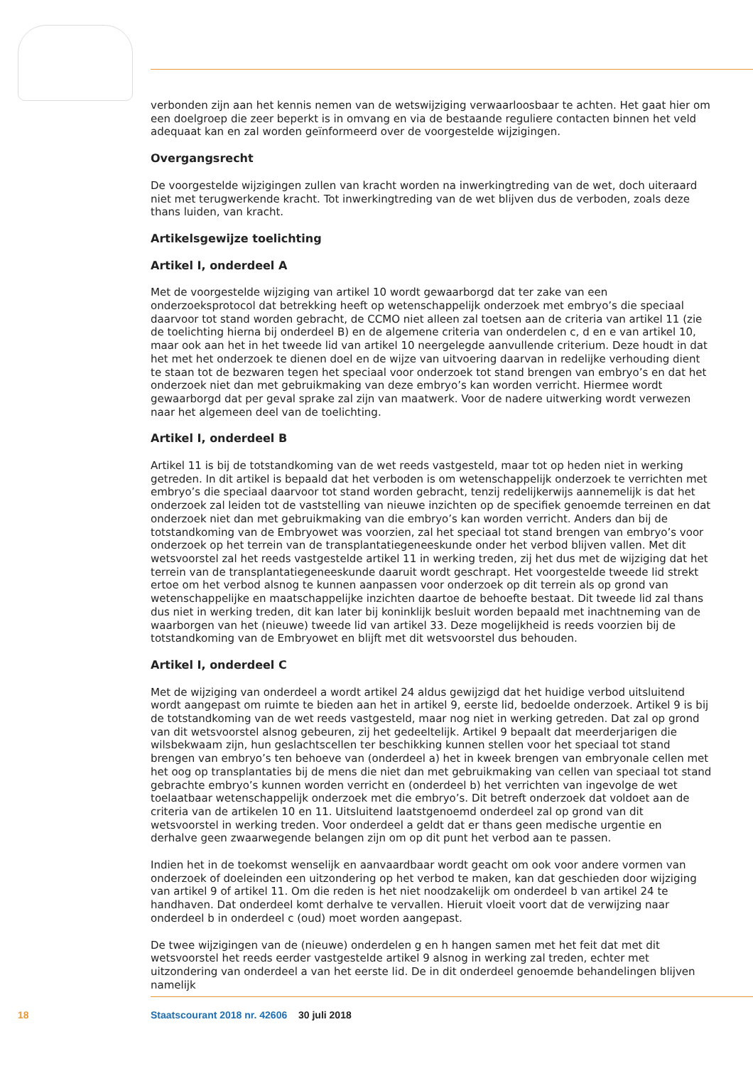verbonden zijn aan het kennis nemen van de wetswijziging verwaarloosbaar te achten. Het gaat hier om een doelgroep die zeer beperkt is in omvang en via de bestaande reguliere contacten binnen het veld adequaat kan en zal worden geïnformeerd over de voorgestelde wijzigingen.
Overgangsrecht
De voorgestelde wijzigingen zullen van kracht worden na inwerkingtreding van de wet, doch uiteraard niet met terugwerkende kracht. Tot inwerkingtreding van de wet blijven dus de verboden, zoals deze thans luiden, van kracht.
Artikelsgewijze toelichting
Artikel I, onderdeel A
Met de voorgestelde wijziging van artikel 10 wordt gewaarborgd dat ter zake van een onderzoeksprotocol dat betrekking heeft op wetenschappelijk onderzoek met embryo’s die speciaal daarvoor tot stand worden gebracht, de CCMO niet alleen zal toetsen aan de criteria van artikel 11 (zie de toelichting hierna bij onderdeel B) en de algemene criteria van onderdelen c, d en e van artikel 10, maar ook aan het in het tweede lid van artikel 10 neergelegde aanvullende criterium. Deze houdt in dat het met het onderzoek te dienen doel en de wijze van uitvoering daarvan in redelijke verhouding dient te staan tot de bezwaren tegen het speciaal voor onderzoek tot stand brengen van embryo’s en dat het onderzoek niet dan met gebruikmaking van deze embryo’s kan worden verricht. Hiermee wordt gewaarborgd dat per geval sprake zal zijn van maatwerk. Voor de nadere uitwerking wordt verwezen naar het algemeen deel van de toelichting.
Artikel I, onderdeel B
Artikel 11 is bij de totstandkoming van de wet reeds vastgesteld, maar tot op heden niet in werking getreden. In dit artikel is bepaald dat het verboden is om wetenschappelijk onderzoek te verrichten met embryo’s die speciaal daarvoor tot stand worden gebracht, tenzij redelijkerwijs aannemelijk is dat het onderzoek zal leiden tot de vaststelling van nieuwe inzichten op de specifiek genoemde terreinen en dat onderzoek niet dan met gebruikmaking van die embryo’s kan worden verricht. Anders dan bij de totstandkoming van de Embryowet was voorzien, zal het speciaal tot stand brengen van embryo’s voor onderzoek op het terrein van de transplantatiegeneeskunde onder het verbod blijven vallen. Met dit wetsvoorstel zal het reeds vastgestelde artikel 11 in werking treden, zij het dus met de wijziging dat het terrein van de transplantatiegeneeskunde daaruit wordt geschrapt. Het voorgestelde tweede lid strekt ertoe om het verbod alsnog te kunnen aanpassen voor onderzoek op dit terrein als op grond van wetenschappelijke en maatschappelijke inzichten daartoe de behoefte bestaat. Dit tweede lid zal thans dus niet in werking treden, dit kan later bij koninklijk besluit worden bepaald met inachtneming van de waarborgen van het (nieuwe) tweede lid van artikel 33. Deze mogelijkheid is reeds voorzien bij de totstandkoming van de Embryowet en blijft met dit wetsvoorstel dus behouden.
Artikel I, onderdeel C
Met de wijziging van onderdeel a wordt artikel 24 aldus gewijzigd dat het huidige verbod uitsluitend wordt aangepast om ruimte te bieden aan het in artikel 9, eerste lid, bedoelde onderzoek. Artikel 9 is bij de totstandkoming van de wet reeds vastgesteld, maar nog niet in werking getreden. Dat zal op grond van dit wetsvoorstel alsnog gebeuren, zij het gedeeltelijk. Artikel 9 bepaalt dat meerderjarigen die wilsbekwaam zijn, hun geslachtscellen ter beschikking kunnen stellen voor het speciaal tot stand brengen van embryo’s ten behoeve van (onderdeel a) het in kweek brengen van embryonale cellen met het oog op transplantaties bij de mens die niet dan met gebruikmaking van cellen van speciaal tot stand gebrachte embryo’s kunnen worden verricht en (onderdeel b) het verrichten van ingevolge de wet toelaatbaar wetenschappelijk onderzoek met die embryo’s. Dit betreft onderzoek dat voldoet aan de criteria van de artikelen 10 en 11. Uitsluitend laatstgenoemd onderdeel zal op grond van dit wetsvoorstel in werking treden. Voor onderdeel a geldt dat er thans geen medische urgentie en derhalve geen zwaarwegende belangen zijn om op dit punt het verbod aan te passen.
Indien het in de toekomst wenselijk en aanvaardbaar wordt geacht om ook voor andere vormen van onderzoek of doeleinden een uitzondering op het verbod te maken, kan dat geschieden door wijziging van artikel 9 of artikel 11. Om die reden is het niet noodzakelijk om onderdeel b van artikel 24 te handhaven. Dat onderdeel komt derhalve te vervallen. Hieruit vloeit voort dat de verwijzing naar onderdeel b in onderdeel c (oud) moet worden aangepast.
De twee wijzigingen van de (nieuwe) onderdelen g en h hangen samen met het feit dat met dit wetsvoorstel het reeds eerder vastgestelde artikel 9 alsnog in werking zal treden, echter met uitzondering van onderdeel a van het eerste lid. De in dit onderdeel genoemde behandelingen blijven namelijk
18 Staatscourant 2018 nr. 42606 30 juli 2018